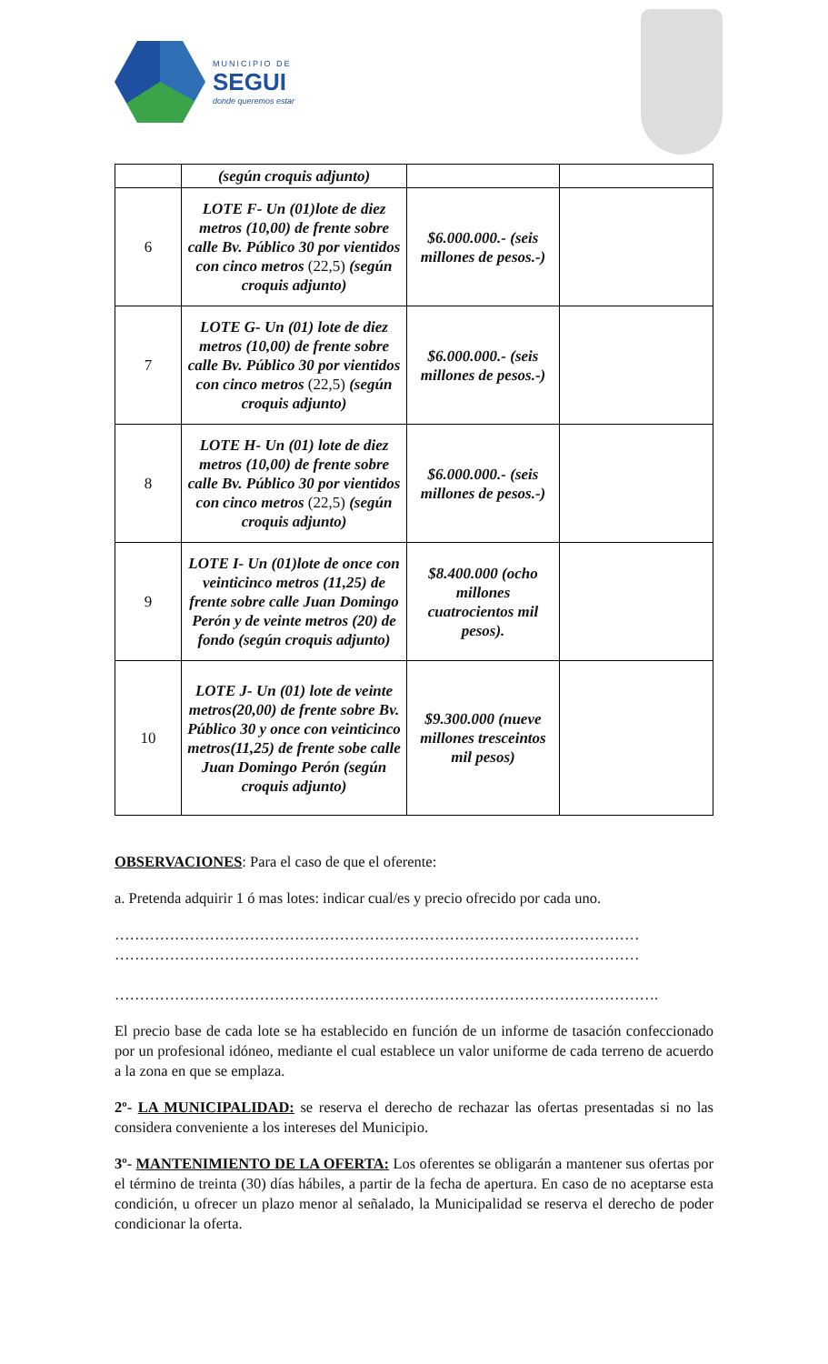MUNICIPIO DE
SEGUI
donde queremos estar
| | (según croquis adjunto) | | |
| 6 | LOTE F- Un (01)lote de diez metros (10,00) de frente sobre calle Bv. Público 30 por vientidos con cinco metros (22,5) (según croquis adjunto) | $6.000.000.- (seis millones de pesos.-) | |
| 7 | LOTE G- Un (01) lote de diez metros (10,00) de frente sobre calle Bv. Público 30 por vientidos con cinco metros (22,5) (según croquis adjunto) | $6.000.000.- (seis millones de pesos.-) | |
| 8 | LOTE H- Un (01) lote de diez metros (10,00) de frente sobre calle Bv. Público 30 por vientidos con cinco metros (22,5) (según croquis adjunto) | $6.000.000.- (seis millones de pesos.-) | |
| 9 | LOTE I- Un (01)lote de once con veinticinco metros (11,25) de frente sobre calle Juan Domingo Perón y de veinte metros (20) de fondo (según croquis adjunto) | $8.400.000 (ocho millones cuatrocientos mil pesos). | |
| 10 | LOTE J- Un (01) lote de veinte metros(20,00) de frente sobre Bv. Público 30 y once con veinticinco metros(11,25) de frente sobe calle Juan Domingo Perón (según croquis adjunto) | $9.300.000 (nueve millones tresceintos mil pesos) | |
OBSERVACIONES: Para el caso de que el oferente:
a. Pretenda adquirir 1 ó mas lotes: indicar cual/es y precio ofrecido por cada uno.
……………………………………………………………………………………………
……………………………………………………………………………………………
……………………………………………………………………………………………….
El precio base de cada lote se ha establecido en función de un informe de tasación confeccionado por un profesional idóneo, mediante el cual establece un valor uniforme de cada terreno de acuerdo a la zona en que se emplaza.
2º- LA MUNICIPALIDAD: se reserva el derecho de rechazar las ofertas presentadas si no las considera conveniente a los intereses del Municipio.
3º- MANTENIMIENTO DE LA OFERTA: Los oferentes se obligarán a mantener sus ofertas por el término de treinta (30) días hábiles, a partir de la fecha de apertura. En caso de no aceptarse esta condición, u ofrecer un plazo menor al señalado, la Municipalidad se reserva el derecho de poder condicionar la oferta.